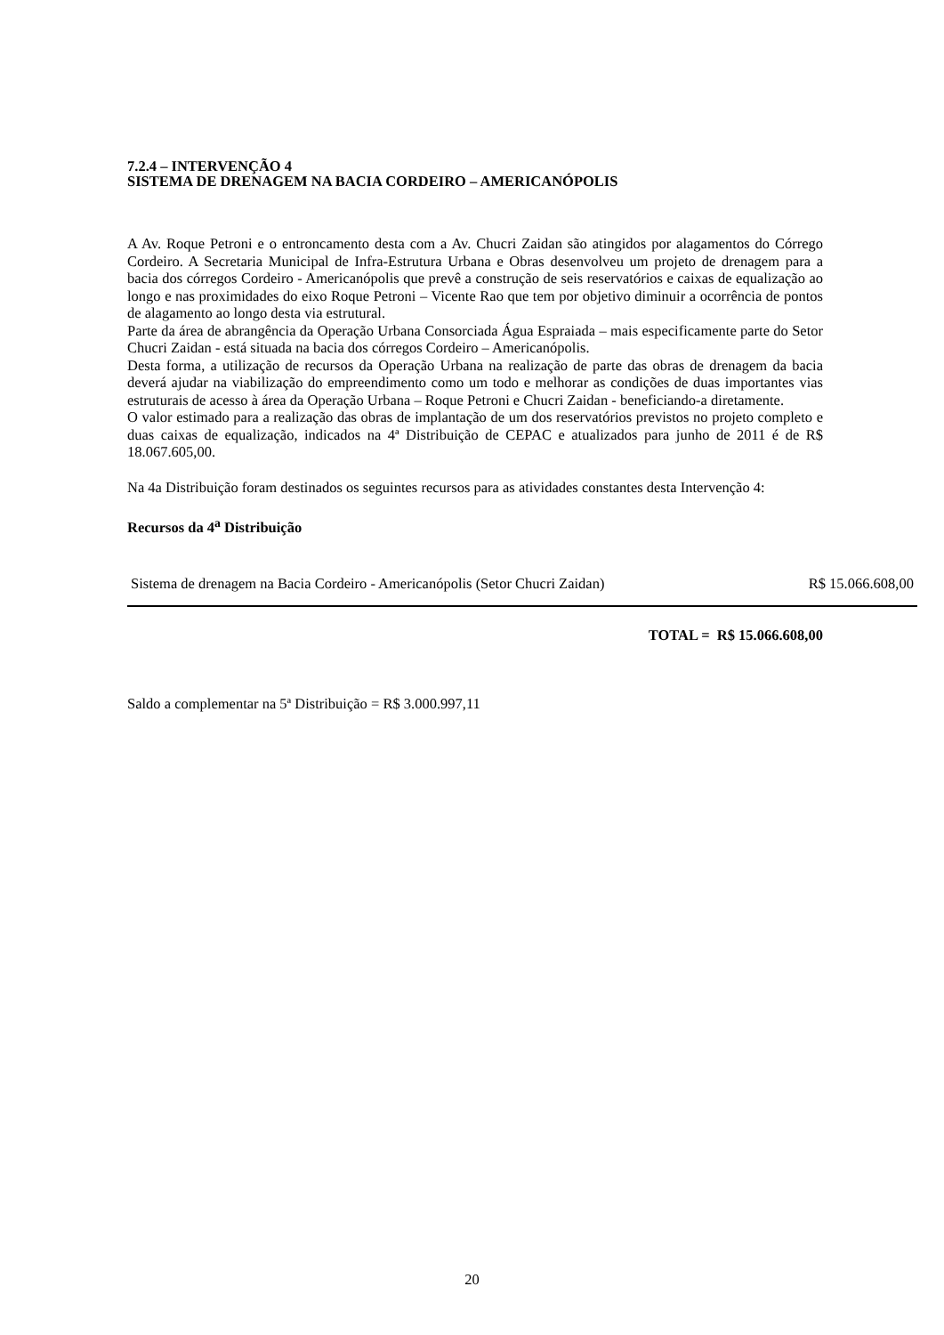7.2.4 – INTERVENÇÃO 4
SISTEMA DE DRENAGEM NA BACIA CORDEIRO – AMERICANÓPOLIS
A Av. Roque Petroni e o entroncamento desta com a Av. Chucri Zaidan são atingidos por alagamentos do Córrego Cordeiro. A Secretaria Municipal de Infra-Estrutura Urbana e Obras desenvolveu um projeto de drenagem para a bacia dos córregos Cordeiro - Americanópolis que prevê a construção de seis reservatórios e caixas de equalização ao longo e nas proximidades do eixo Roque Petroni – Vicente Rao que tem por objetivo diminuir a ocorrência de pontos de alagamento ao longo desta via estrutural.
Parte da área de abrangência da Operação Urbana Consorciada Água Espraiada – mais especificamente parte do Setor Chucri Zaidan - está situada na bacia dos córregos Cordeiro – Americanópolis.
Desta forma, a utilização de recursos da Operação Urbana na realização de parte das obras de drenagem da bacia deverá ajudar na viabilização do empreendimento como um todo e melhorar as condições de duas importantes vias estruturais de acesso à área da Operação Urbana – Roque Petroni e Chucri Zaidan - beneficiando-a diretamente.
O valor estimado para a realização das obras de implantação de um dos reservatórios previstos no projeto completo e duas caixas de equalização, indicados na 4ª Distribuição de CEPAC e atualizados para junho de 2011 é de R$ 18.067.605,00.
Na 4a Distribuição foram destinados os seguintes recursos para as atividades constantes desta Intervenção 4:
Recursos da 4<sup>a</sup> Distribuição
| Sistema de drenagem na Bacia Cordeiro - Americanópolis (Setor Chucri Zaidan) | R$ 15.066.608,00 |
TOTAL = R$ 15.066.608,00
Saldo a complementar na 5ª Distribuição = R$ 3.000.997,11
20